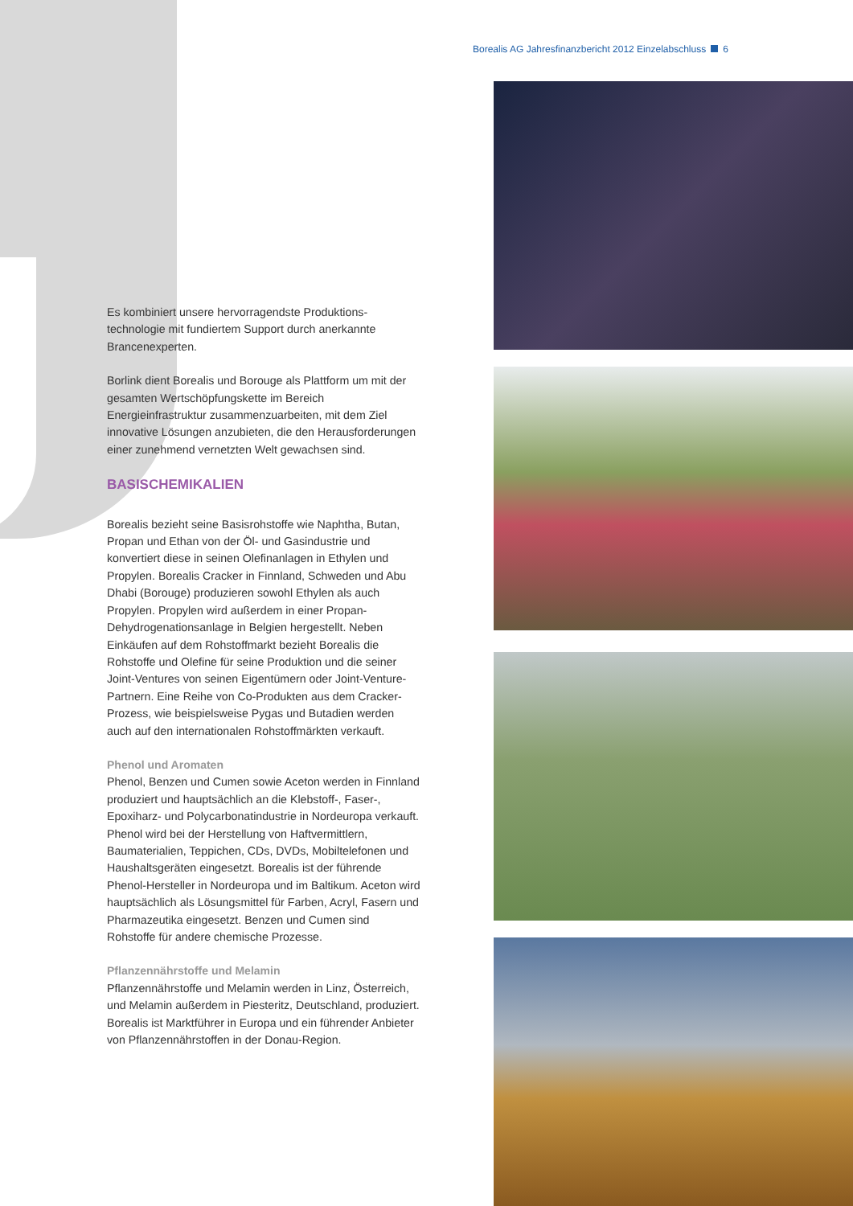Borealis AG Jahresfinanzbericht 2012 Einzelabschluss 6
Es kombiniert unsere hervorragendste Produktions­technologie mit fundiertem Support durch anerkannte Brancenexperten.
Borlink dient Borealis und Borouge als Plattform um mit der gesamten Wertschöpfungskette im Bereich Energieinfrastruktur zusammenzuarbeiten, mit dem Ziel innovative Lösungen anzubieten, die den Herausforderungen einer zunehmend vernetzten Welt gewachsen sind.
BASISCHEMIKALIEN
Borealis bezieht seine Basisrohstoffe wie Naphtha, Butan, Propan und Ethan von der Öl- und Gasindustrie und konvertiert diese in seinen Olefinanlagen in Ethylen und Propylen. Borealis Cracker in Finnland, Schweden und Abu Dhabi (Borouge) produzieren sowohl Ethylen als auch Propylen. Propylen wird außerdem in einer Propan-Dehydrogenationsanlage in Belgien herge­stellt. Neben Einkäufen auf dem Rohstoffmarkt bezieht Borealis die Rohstoffe und Olefine für seine Produktion und die seiner Joint-Ventures von seinen Eigentümern oder Joint-Venture-Partnern. Eine Reihe von Co-Produkten aus dem Cracker-Prozess, wie beispiels­weise Pygas und Butadien werden auch auf den interna­tionalen Rohstoffmärkten verkauft.
Phenol und Aromaten
Phenol, Benzen und Cumen sowie Aceton werden in Finnland produziert und hauptsächlich an die Klebstoff-, Faser-, Epoxiharz- und Polycarbonatindustrie in Nordeuropa verkauft. Phenol wird bei der Herstellung von Haftvermittlern, Baumaterialien, Teppichen, CDs, DVDs, Mobiltelefonen und Haushaltsgeräten einge­setzt. Borealis ist der führende Phenol-Hersteller in Nordeuropa und im Baltikum. Aceton wird hauptsäch­lich als Lösungsmittel für Farben, Acryl, Fasern und Pharmazeutika eingesetzt. Benzen und Cumen sind Rohstoffe für andere chemische Prozesse.
Pflanzennährstoffe und Melamin
Pflanzennährstoffe und Melamin werden in Linz, Österreich, und Melamin außerdem in Piesteritz, Deutschland, produziert. Borealis ist Marktführer in Europa und ein führender Anbieter von Pflanzennährstoffen in der Donau-Region.